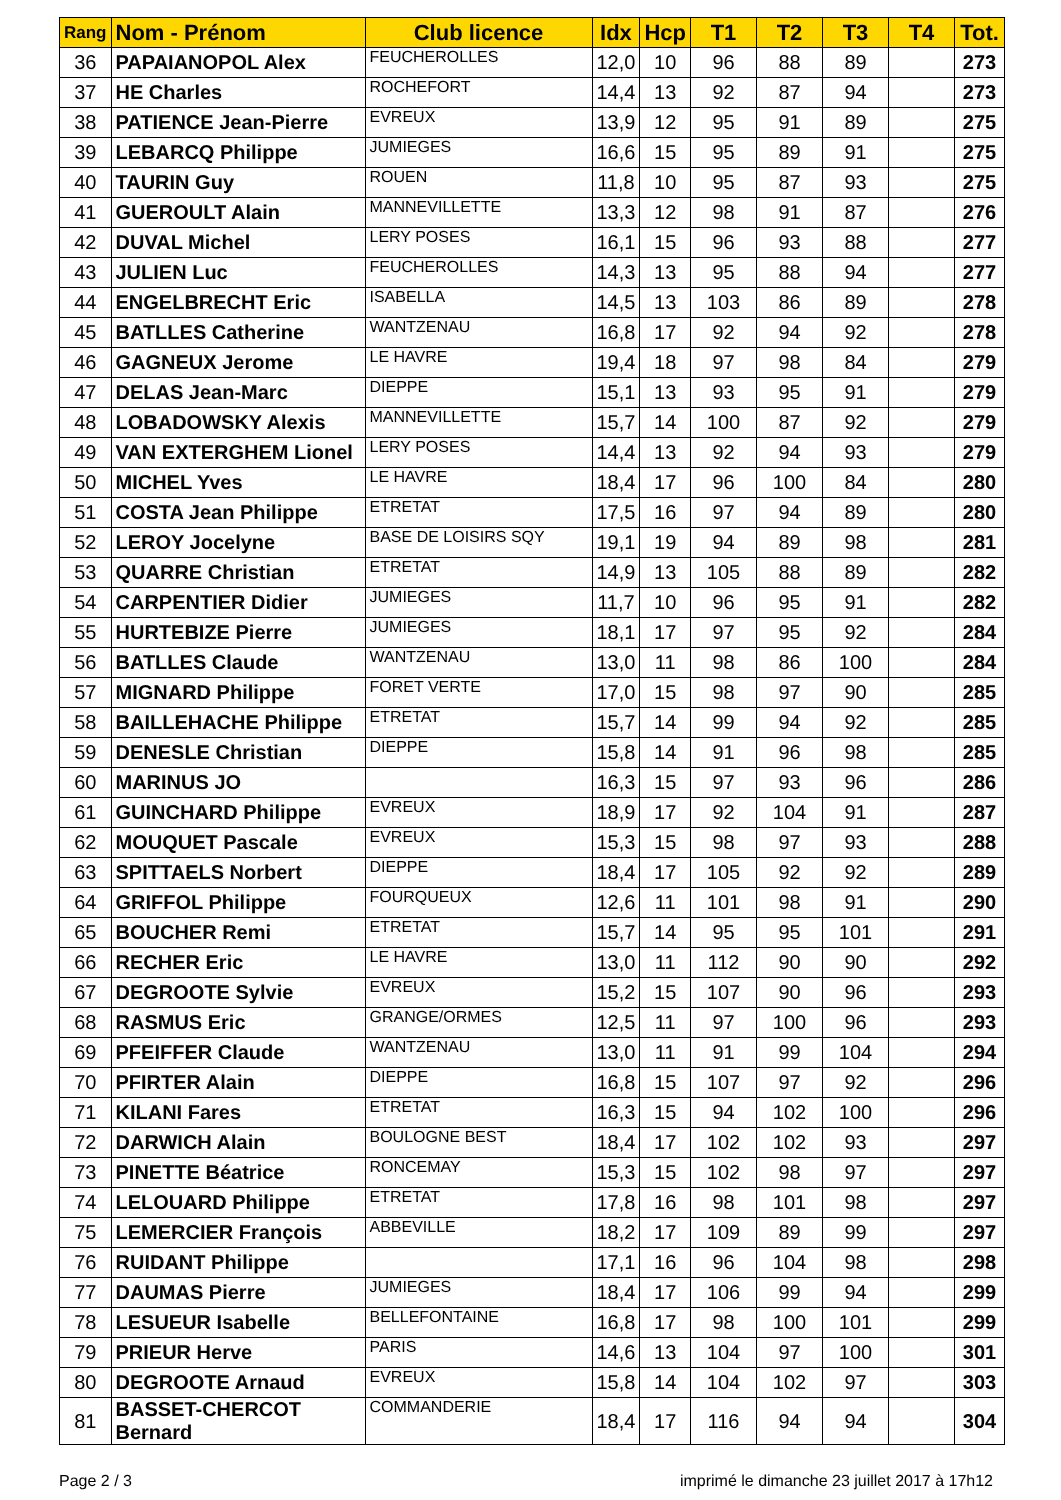| Rang | Nom - Prénom | Club licence | Idx | Hcp | T1 | T2 | T3 | T4 | Tot. |
| --- | --- | --- | --- | --- | --- | --- | --- | --- | --- |
| 36 | PAPAIANOPOL Alex | FEUCHEROLLES | 12,0 | 10 | 96 | 88 | 89 | | 273 |
| 37 | HE Charles | ROCHEFORT | 14,4 | 13 | 92 | 87 | 94 | | 273 |
| 38 | PATIENCE Jean-Pierre | EVREUX | 13,9 | 12 | 95 | 91 | 89 | | 275 |
| 39 | LEBARCQ Philippe | JUMIEGES | 16,6 | 15 | 95 | 89 | 91 | | 275 |
| 40 | TAURIN Guy | ROUEN | 11,8 | 10 | 95 | 87 | 93 | | 275 |
| 41 | GUEROULT Alain | MANNEVILLETTE | 13,3 | 12 | 98 | 91 | 87 | | 276 |
| 42 | DUVAL Michel | LERY POSES | 16,1 | 15 | 96 | 93 | 88 | | 277 |
| 43 | JULIEN Luc | FEUCHEROLLES | 14,3 | 13 | 95 | 88 | 94 | | 277 |
| 44 | ENGELBRECHT Eric | ISABELLA | 14,5 | 13 | 103 | 86 | 89 | | 278 |
| 45 | BATLLES Catherine | WANTZENAU | 16,8 | 17 | 92 | 94 | 92 | | 278 |
| 46 | GAGNEUX Jerome | LE HAVRE | 19,4 | 18 | 97 | 98 | 84 | | 279 |
| 47 | DELAS Jean-Marc | DIEPPE | 15,1 | 13 | 93 | 95 | 91 | | 279 |
| 48 | LOBADOWSKY Alexis | MANNEVILLETTE | 15,7 | 14 | 100 | 87 | 92 | | 279 |
| 49 | VAN EXTERGHEM Lionel | LERY POSES | 14,4 | 13 | 92 | 94 | 93 | | 279 |
| 50 | MICHEL Yves | LE HAVRE | 18,4 | 17 | 96 | 100 | 84 | | 280 |
| 51 | COSTA Jean Philippe | ETRETAT | 17,5 | 16 | 97 | 94 | 89 | | 280 |
| 52 | LEROY Jocelyne | BASE DE LOISIRS SQY | 19,1 | 19 | 94 | 89 | 98 | | 281 |
| 53 | QUARRE Christian | ETRETAT | 14,9 | 13 | 105 | 88 | 89 | | 282 |
| 54 | CARPENTIER Didier | JUMIEGES | 11,7 | 10 | 96 | 95 | 91 | | 282 |
| 55 | HURTEBIZE Pierre | JUMIEGES | 18,1 | 17 | 97 | 95 | 92 | | 284 |
| 56 | BATLLES Claude | WANTZENAU | 13,0 | 11 | 98 | 86 | 100 | | 284 |
| 57 | MIGNARD Philippe | FORET VERTE | 17,0 | 15 | 98 | 97 | 90 | | 285 |
| 58 | BAILLEHACHE Philippe | ETRETAT | 15,7 | 14 | 99 | 94 | 92 | | 285 |
| 59 | DENESLE Christian | DIEPPE | 15,8 | 14 | 91 | 96 | 98 | | 285 |
| 60 | MARINUS JO | | 16,3 | 15 | 97 | 93 | 96 | | 286 |
| 61 | GUINCHARD Philippe | EVREUX | 18,9 | 17 | 92 | 104 | 91 | | 287 |
| 62 | MOUQUET Pascale | EVREUX | 15,3 | 15 | 98 | 97 | 93 | | 288 |
| 63 | SPITTAELS Norbert | DIEPPE | 18,4 | 17 | 105 | 92 | 92 | | 289 |
| 64 | GRIFFOL Philippe | FOURQUEUX | 12,6 | 11 | 101 | 98 | 91 | | 290 |
| 65 | BOUCHER Remi | ETRETAT | 15,7 | 14 | 95 | 95 | 101 | | 291 |
| 66 | RECHER Eric | LE HAVRE | 13,0 | 11 | 112 | 90 | 90 | | 292 |
| 67 | DEGROOTE Sylvie | EVREUX | 15,2 | 15 | 107 | 90 | 96 | | 293 |
| 68 | RASMUS Eric | GRANGE/ORMES | 12,5 | 11 | 97 | 100 | 96 | | 293 |
| 69 | PFEIFFER Claude | WANTZENAU | 13,0 | 11 | 91 | 99 | 104 | | 294 |
| 70 | PFIRTER Alain | DIEPPE | 16,8 | 15 | 107 | 97 | 92 | | 296 |
| 71 | KILANI Fares | ETRETAT | 16,3 | 15 | 94 | 102 | 100 | | 296 |
| 72 | DARWICH Alain | BOULOGNE BEST | 18,4 | 17 | 102 | 102 | 93 | | 297 |
| 73 | PINETTE Béatrice | RONCEMAY | 15,3 | 15 | 102 | 98 | 97 | | 297 |
| 74 | LELOUARD Philippe | ETRETAT | 17,8 | 16 | 98 | 101 | 98 | | 297 |
| 75 | LEMERCIER François | ABBEVILLE | 18,2 | 17 | 109 | 89 | 99 | | 297 |
| 76 | RUIDANT Philippe | | 17,1 | 16 | 96 | 104 | 98 | | 298 |
| 77 | DAUMAS Pierre | JUMIEGES | 18,4 | 17 | 106 | 99 | 94 | | 299 |
| 78 | LESUEUR Isabelle | BELLEFONTAINE | 16,8 | 17 | 98 | 100 | 101 | | 299 |
| 79 | PRIEUR Herve | PARIS | 14,6 | 13 | 104 | 97 | 100 | | 301 |
| 80 | DEGROOTE Arnaud | EVREUX | 15,8 | 14 | 104 | 102 | 97 | | 303 |
| 81 | BASSET-CHERCOT Bernard | COMMANDERIE | 18,4 | 17 | 116 | 94 | 94 | | 304 |
Page 2 / 3 imprimé le dimanche 23 juillet 2017 à 17h12